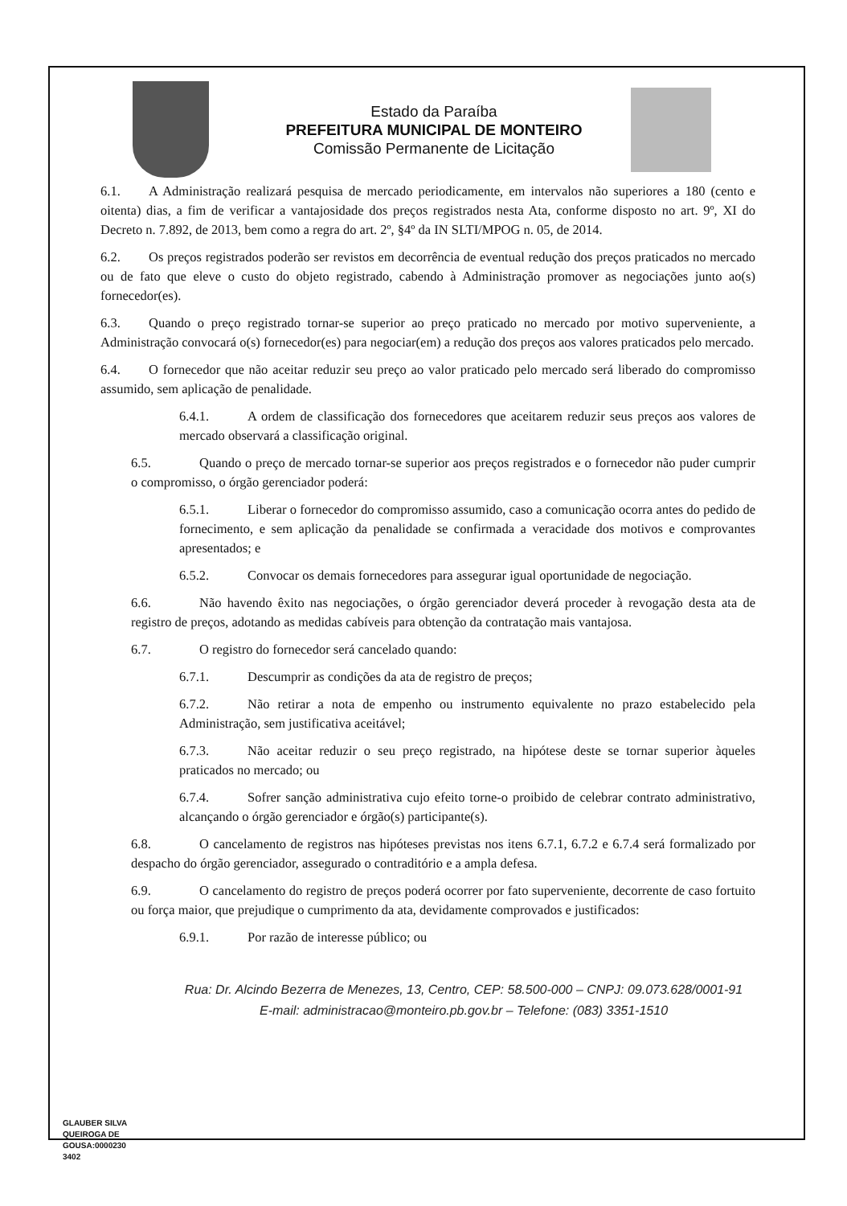Estado da Paraíba
PREFEITURA MUNICIPAL DE MONTEIRO
Comissão Permanente de Licitação
6.1. A Administração realizará pesquisa de mercado periodicamente, em intervalos não superiores a 180 (cento e oitenta) dias, a fim de verificar a vantajosidade dos preços registrados nesta Ata, conforme disposto no art. 9º, XI do Decreto n. 7.892, de 2013, bem como a regra do art. 2º, §4º da IN SLTI/MPOG n. 05, de 2014.
6.2. Os preços registrados poderão ser revistos em decorrência de eventual redução dos preços praticados no mercado ou de fato que eleve o custo do objeto registrado, cabendo à Administração promover as negociações junto ao(s) fornecedor(es).
6.3. Quando o preço registrado tornar-se superior ao preço praticado no mercado por motivo superveniente, a Administração convocará o(s) fornecedor(es) para negociar(em) a redução dos preços aos valores praticados pelo mercado.
6.4. O fornecedor que não aceitar reduzir seu preço ao valor praticado pelo mercado será liberado do compromisso assumido, sem aplicação de penalidade.
6.4.1. A ordem de classificação dos fornecedores que aceitarem reduzir seus preços aos valores de mercado observará a classificação original.
6.5. Quando o preço de mercado tornar-se superior aos preços registrados e o fornecedor não puder cumprir o compromisso, o órgão gerenciador poderá:
6.5.1. Liberar o fornecedor do compromisso assumido, caso a comunicação ocorra antes do pedido de fornecimento, e sem aplicação da penalidade se confirmada a veracidade dos motivos e comprovantes apresentados; e
6.5.2. Convocar os demais fornecedores para assegurar igual oportunidade de negociação.
6.6. Não havendo êxito nas negociações, o órgão gerenciador deverá proceder à revogação desta ata de registro de preços, adotando as medidas cabíveis para obtenção da contratação mais vantajosa.
6.7. O registro do fornecedor será cancelado quando:
6.7.1. Descumprir as condições da ata de registro de preços;
6.7.2. Não retirar a nota de empenho ou instrumento equivalente no prazo estabelecido pela Administração, sem justificativa aceitável;
6.7.3. Não aceitar reduzir o seu preço registrado, na hipótese deste se tornar superior àqueles praticados no mercado; ou
6.7.4. Sofrer sanção administrativa cujo efeito torne-o proibido de celebrar contrato administrativo, alcançando o órgão gerenciador e órgão(s) participante(s).
6.8. O cancelamento de registros nas hipóteses previstas nos itens 6.7.1, 6.7.2 e 6.7.4 será formalizado por despacho do órgão gerenciador, assegurado o contraditório e a ampla defesa.
6.9. O cancelamento do registro de preços poderá ocorrer por fato superveniente, decorrente de caso fortuito ou força maior, que prejudique o cumprimento da ata, devidamente comprovados e justificados:
6.9.1. Por razão de interesse público; ou
Rua: Dr. Alcindo Bezerra de Menezes, 13, Centro, CEP: 58.500-000 – CNPJ: 09.073.628/0001-91
E-mail: administracao@monteiro.pb.gov.br – Telefone: (083) 3351-1510
GLAUBER SILVA
QUEIROGA DE
GOUSA:0000230
3402